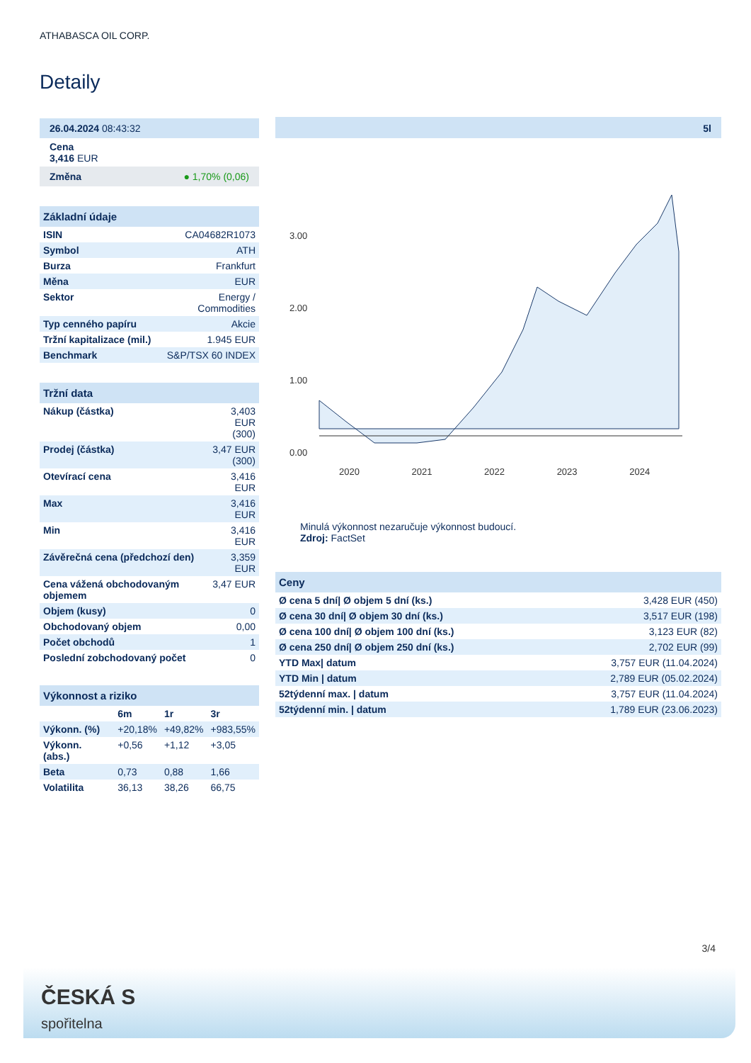ATHABASCA OIL CORP.
Detaily
| 26.04.2024 08:43:32 |
| Cena 3,416 EUR |
| Změna ● 1,70% (0,06) |
| Základní údaje | |
| --- | --- |
| ISIN | CA04682R1073 |
| Symbol | ATH |
| Burza | Frankfurt |
| Měna | EUR |
| Sektor | Energy / Commodities |
| Typ cenného papíru | Akcie |
| Tržní kapitalizace (mil.) | 1.945 EUR |
| Benchmark | S&P/TSX 60 INDEX |
| Tržní data | |
| --- | --- |
| Nákup (částka) | 3,403 EUR (300) |
| Prodej (částka) | 3,47 EUR (300) |
| Otevírací cena | 3,416 EUR |
| Max | 3,416 EUR |
| Min | 3,416 EUR |
| Závěrečná cena (předchozí den) | 3,359 EUR |
| Cena vážená obchodovaným objemem | 3,47 EUR |
| Objem (kusy) | 0 |
| Obchodovaný objem | 0,00 |
| Počet obchodů | 1 |
| Poslední zobchodovaný počet | 0 |
| Výkonnost a riziko | | | |
| --- | --- | --- | --- |
| | 6m | 1r | 3r |
| Výkonn. (%) | +20,18% | +49,82% | +983,55% |
| Výkonn. (abs.) | +0,56 | +1,12 | +3,05 |
| Beta | 0,73 | 0,88 | 1,66 |
| Volatilita | 36,13 | 38,26 | 66,75 |
5l
3.00
2.00
1.00
0.00
2020 2021 2022 2023 2024
Minulá výkonnost nezaručuje výkonnost budoucí.
Zdroj: FactSet
| Ceny | |
| --- | --- |
| Ø cena 5 dní/ Ø objem 5 dní (ks.) | 3,428 EUR (450) |
| Ø cena 30 dní/ Ø objem 30 dní (ks.) | 3,517 EUR (198) |
| Ø cena 100 dní/ Ø objem 100 dní (ks.) | 3,123 EUR (82) |
| Ø cena 250 dní/ Ø objem 250 dní (ks.) | 2,702 EUR (99) |
| YTD Max/ datum | 3,757 EUR (11.04.2024) |
| YTD Min / datum | 2,789 EUR (05.02.2024) |
| 52týdenní max. / datum | 3,757 EUR (11.04.2024) |
| 52týdenní min. / datum | 1,789 EUR (23.06.2023) |
3/4
ČESKÁ S
spořitelna